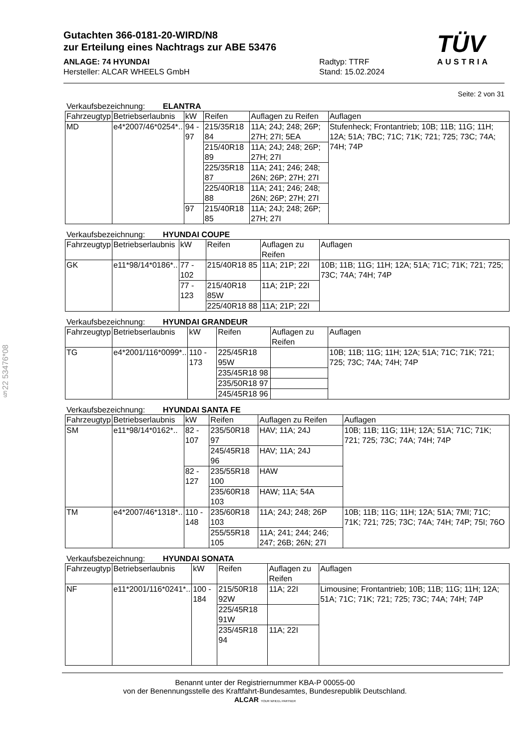Gutachten 366-0181-20-WIRD/N8
zur Erteilung eines Nachtrags zur ABE 53476
ANLAGE: 74 HYUNDAI
Hersteller: ALCAR WHEELS GmbH
Radtyp: TTRF
Stand: 15.02.2024
TÜV
AUSTRIA
§22 53476*08
Seite: 2 von 31
Verkaufsbezeichnung: ELANTRA
| Fahrzeugtyp | Betriebserlaubnis | kW | Reifen | Auflagen zu Reifen | Auflagen |
| --- | --- | --- | --- | --- | --- |
| MD | e4*2007/46*0254*.. | 94 - 97 | 215/35R18 84 | 11A; 24J; 248; 26P; 27H; 27I; 5EA | Stufenheck; Frontantrieb; 10B; 11B; 11G; 11H; 12A; 51A; 7BC; 71C; 71K; 721; 725; 73C; 74A; 74H; 74P |
| | | | 215/40R18 89 | 11A; 24J; 248; 26P; 27H; 27I | |
| | | | 225/35R18 87 | 11A; 241; 246; 248; 26N; 26P; 27H; 27I | |
| | | | 225/40R18 88 | 11A; 241; 246; 248; 26N; 26P; 27H; 27I | |
| | | 97 | 215/40R18 85 | 11A; 24J; 248; 26P; 27H; 27I | |
Verkaufsbezeichnung: HYUNDAI COUPE
| Fahrzeugtyp | Betriebserlaubnis | kW | Reifen | Auflagen zu Reifen | Auflagen |
| --- | --- | --- | --- | --- | --- |
| GK | e11*98/14*0186*.. | 77 - 102 | 215/40R18 85 | 11A; 21P; 22I | 10B; 11B; 11G; 11H; 12A; 51A; 71C; 71K; 721; 725; 73C; 74A; 74H; 74P |
| | | 77 - 123 | 215/40R18 85W | 11A; 21P; 22I | |
| | | | 225/40R18 88 | 11A; 21P; 22I | |
Verkaufsbezeichnung: HYUNDAI GRANDEUR
| Fahrzeugtyp | Betriebserlaubnis | kW | Reifen | Auflagen zu Reifen | Auflagen |
| --- | --- | --- | --- | --- | --- |
| TG | e4*2001/116*0099*.. | 110 - 173 | 225/45R18 95W | | 10B; 11B; 11G; 11H; 12A; 51A; 71C; 71K; 721; 725; 73C; 74A; 74H; 74P |
| | | | 235/45R18 98 | | |
| | | | 235/50R18 97 | | |
| | | | 245/45R18 96 | | |
Verkaufsbezeichnung: HYUNDAI SANTA FE
| Fahrzeugtyp | Betriebserlaubnis | kW | Reifen | Auflagen zu Reifen | Auflagen |
| --- | --- | --- | --- | --- | --- |
| SM | e11*98/14*0162*.. | 82 - 107 | 235/50R18 97 | HAV; 11A; 24J | 10B; 11B; 11G; 11H; 12A; 51A; 71C; 71K; 721; 725; 73C; 74A; 74H; 74P |
| | | | 245/45R18 96 | HAV; 11A; 24J | |
| | | 82 - 127 | 235/55R18 100 | HAW | |
| | | | 235/60R18 103 | HAW; 11A; 54A | |
| TM | e4*2007/46*1318*.. | 110 - 148 | 235/60R18 103 | 11A; 24J; 248; 26P | 10B; 11B; 11G; 11H; 12A; 51A; 7MI; 71C; 71K; 721; 725; 73C; 74A; 74H; 74P; 75I; 76O |
| | | | 255/55R18 105 | 11A; 241; 244; 246; 247; 26B; 26N; 27I | |
Verkaufsbezeichnung: HYUNDAI SONATA
| Fahrzeugtyp | Betriebserlaubnis | kW | Reifen | Auflagen zu Reifen | Auflagen |
| --- | --- | --- | --- | --- | --- |
| NF | e11*2001/116*0241*.. | 100 - 184 | 215/50R18 92W | 11A; 22I | Limousine; Frontantrieb; 10B; 11B; 11G; 11H; 12A; 51A; 71C; 71K; 721; 725; 73C; 74A; 74H; 74P |
| | | | 225/45R18 91W | | |
| | | | 235/45R18 94 | 11A; 22I | |
Benannt unter der Registriernummer KBA-P 00055-00
von der Benennungsstelle des Kraftfahrt-Bundesamtes, Bundesrepublik Deutschland.
ALCAR YOUR WHEEL PARTNER